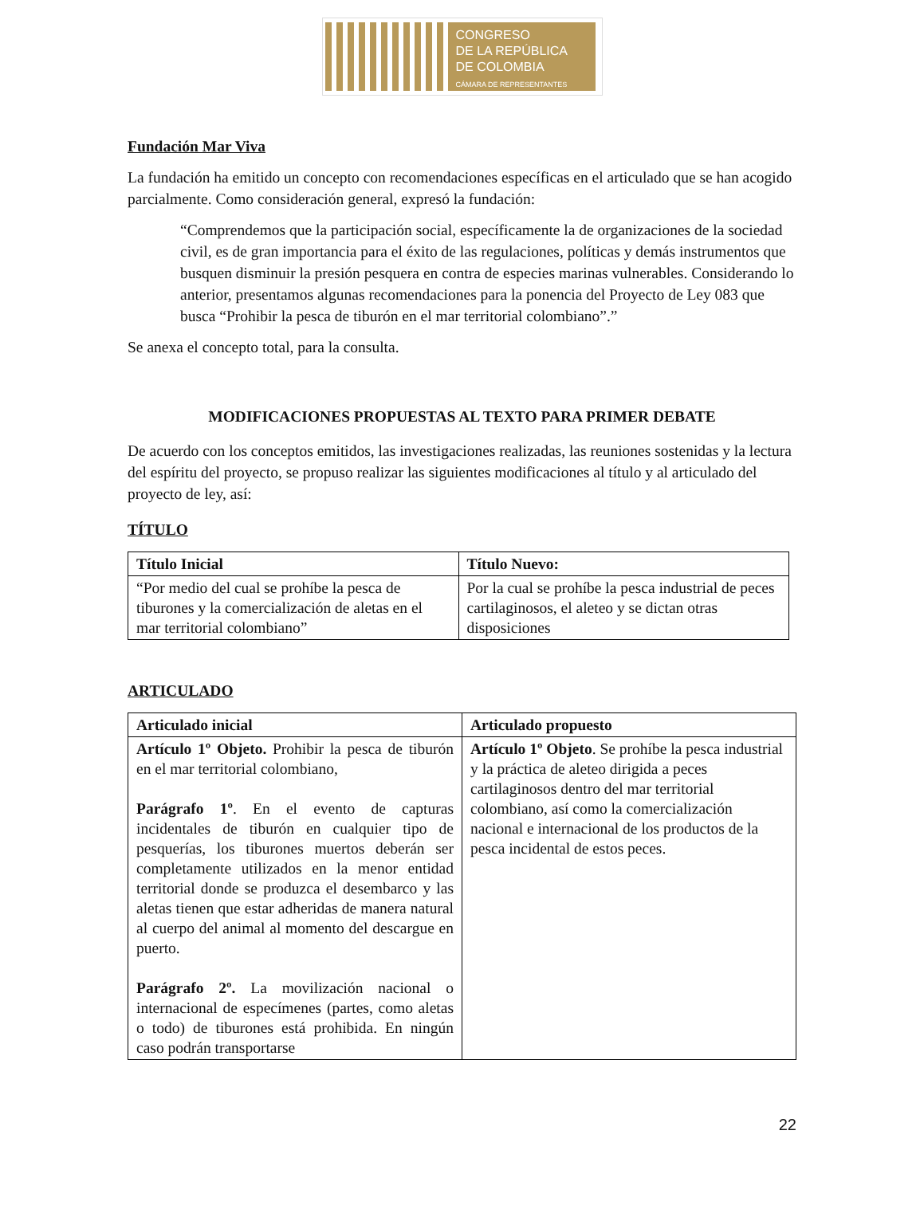CONGRESO
DE LA REPÚBLICA
DE COLOMBIA
CÁMARA DE REPRESENTANTES
Fundación Mar Viva
La fundación ha emitido un concepto con recomendaciones específicas en el articulado que se han acogido parcialmente. Como consideración general, expresó la fundación:
“Comprendemos que la participación social, específicamente la de organizaciones de la sociedad civil, es de gran importancia para el éxito de las regulaciones, políticas y demás instrumentos que busquen disminuir la presión pesquera en contra de especies marinas vulnerables. Considerando lo anterior, presentamos algunas recomendaciones para la ponencia del Proyecto de Ley 083 que busca “Prohibir la pesca de tiburón en el mar territorial colombiano”.”
Se anexa el concepto total, para la consulta.
MODIFICACIONES PROPUESTAS AL TEXTO PARA PRIMER DEBATE
De acuerdo con los conceptos emitidos, las investigaciones realizadas, las reuniones sostenidas y la lectura del espíritu del proyecto, se propuso realizar las siguientes modificaciones al título y al articulado del proyecto de ley, así:
TÍTULO
| Título Inicial | Título Nuevo: |
| --- | --- |
| “Por medio del cual se prohíbe la pesca de tiburones y la comercialización de aletas en el mar territorial colombiano” | Por la cual se prohíbe la pesca industrial de peces cartilaginosos, el aleteo y se dictan otras disposiciones |
ARTICULADO
| Articulado inicial | Articulado propuesto |
| --- | --- |
| Artículo 1º Objeto. Prohibir la pesca de tiburón en el mar territorial colombiano, Parágrafo 1º . En el evento de capturas incidentales de tiburón en cualquier tipo de pesquerías, los tiburones muertos deberán ser completamente utilizados en la menor entidad territorial donde se produzca el desembarco y las aletas tienen que estar adheridas de manera natural al cuerpo del animal al momento del descargue en puerto. Parágrafo 2º. La movilización nacional o internacional de especímenes (partes, como aletas o todo) de tiburones está prohibida. En ningún caso podrán transportarse | Artículo 1º Objeto . Se prohíbe la pesca industrial y la práctica de aleteo dirigida a peces cartilaginosos dentro del mar territorial colombiano, así como la comercialización nacional e internacional de los productos de la pesca incidental de estos peces. |
22